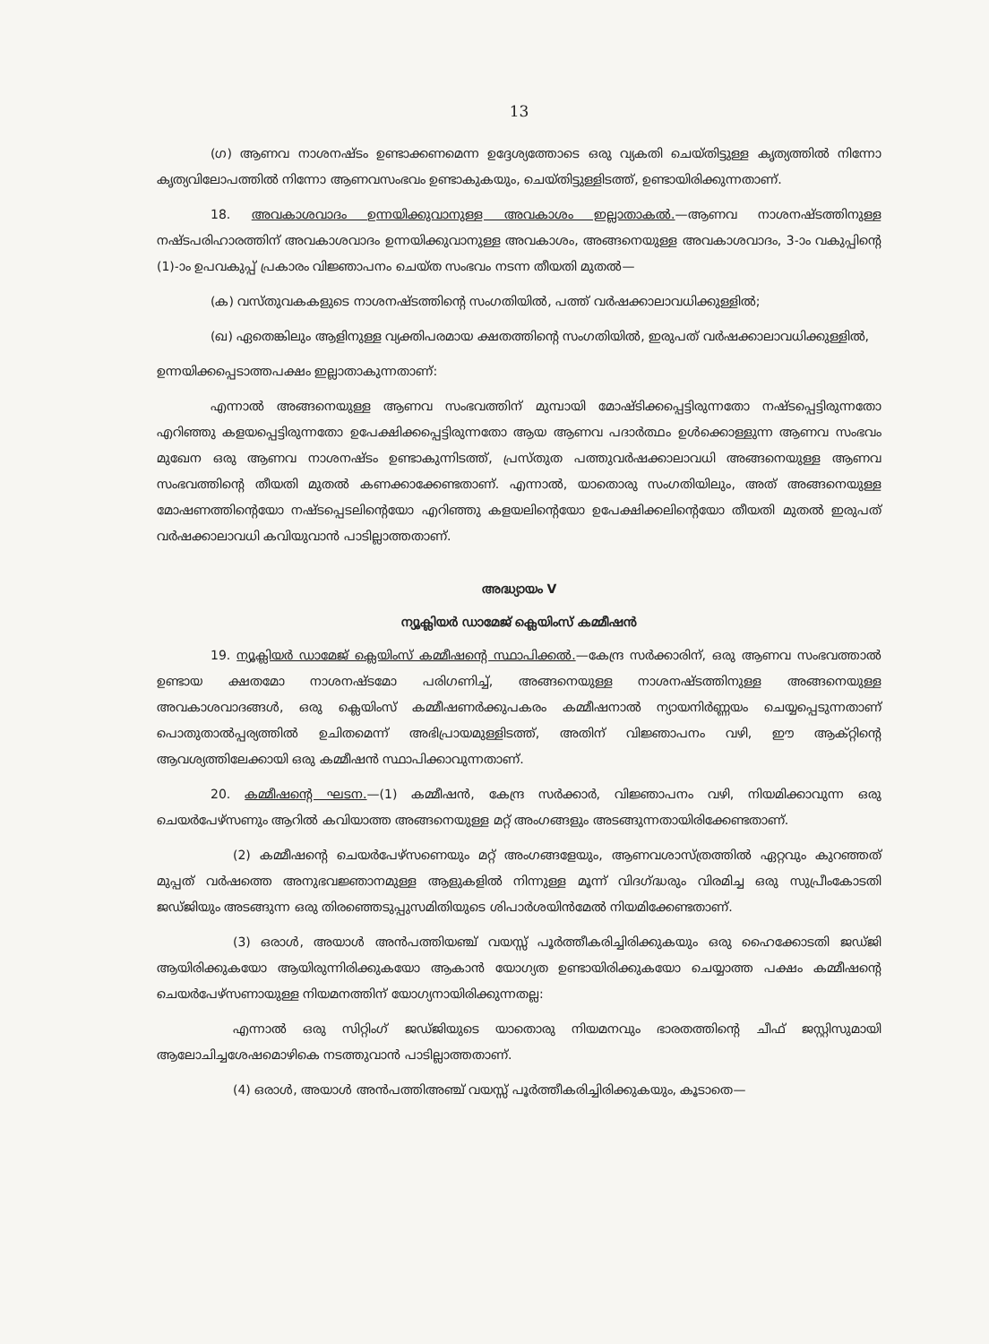13
(ഗ) ആണവ നാശനഷ്ടം ഉണ്ടാക്കണമെന്ന ഉദ്ദേശ്യത്തോടെ ഒരു വ്യകതി ചെയ്തിട്ടുള്ള കൃത്യത്തിൽ നിന്നോ കൃത്യവിലോപത്തിൽ നിന്നോ ആണവസംഭവം ഉണ്ടാകുകയും, ചെയ്തിട്ടുള്ളിടത്ത്, ഉണ്ടായിരിക്കുന്നതാണ്.
18. അവകാശവാദം ഉന്നയിക്കുവാനുള്ള അവകാശം ഇല്ലാതാകൽ.—ആണവ നാശനഷ്ടത്തിനുള്ള നഷ്ടപരിഹാരത്തിന് അവകാശവാദം ഉന്നയിക്കുവാനുള്ള അവകാശം, അങ്ങനെയുള്ള അവകാശവാദം, 3-ാം വകുപ്പിന്റെ (1)-ാം ഉപവകുപ്പ് പ്രകാരം വിജ്ഞാപനം ചെയ്ത സംഭവം നടന്ന തീയതി മുതൽ—
(ക) വസ്തുവകകളുടെ നാശനഷ്ടത്തിന്റെ സംഗതിയിൽ, പത്ത് വർഷക്കാലാവധിക്കുള്ളിൽ;
(ഖ) ഏതെങ്കിലും ആളിനുള്ള വ്യക്തിപരമായ ക്ഷതത്തിന്റെ സംഗതിയിൽ, ഇരുപത് വർഷക്കാലാവധിക്കുള്ളിൽ,
ഉന്നയിക്കപ്പെടാത്തപക്ഷം ഇല്ലാതാകുന്നതാണ്:
എന്നാൽ അങ്ങനെയുള്ള ആണവ സംഭവത്തിന് മുമ്പായി മോഷ്ടിക്കപ്പെട്ടിരുന്നതോ നഷ്ടപ്പെട്ടിരുന്നതോ എറിഞ്ഞു കളയപ്പെട്ടിരുന്നതോ ഉപേക്ഷിക്കപ്പെട്ടിരുന്നതോ ആയ ആണവ പദാർത്ഥം ഉൾക്കൊള്ളുന്ന ആണവ സംഭവം മുഖേന ഒരു ആണവ നാശനഷ്ടം ഉണ്ടാകുന്നിടത്ത്, പ്രസ്തുത പത്തുവർഷക്കാലാവധി അങ്ങനെയുള്ള ആണവ സംഭവത്തിന്റെ തീയതി മുതൽ കണക്കാക്കേണ്ടതാണ്. എന്നാൽ, യാതൊരു സംഗതിയിലും, അത് അങ്ങനെയുള്ള മോഷണത്തിന്റെയോ നഷ്ടപ്പെടലിന്റെയോ എറിഞ്ഞു കളയലിന്റെയോ ഉപേക്ഷിക്കലിന്റെയോ തീയതി മുതൽ ഇരുപത് വർഷക്കാലാവധി കവിയുവാൻ പാടില്ലാത്തതാണ്.
അദ്ധ്യായം V
ന്യൂക്ലിയർ ഡാമേജ് ക്ലെയിംസ് കമ്മീഷൻ
19. ന്യൂക്ലിയർ ഡാമേജ് ക്ലെയിംസ് കമ്മീഷന്റെ സ്ഥാപിക്കൽ.—കേന്ദ്ര സർക്കാരിന്, ഒരു ആണവ സംഭവത്താൽ ഉണ്ടായ ക്ഷതമോ നാശനഷ്ടമോ പരിഗണിച്ച്, അങ്ങനെയുള്ള നാശനഷ്ടത്തിനുള്ള അങ്ങനെയുള്ള അവകാശവാദങ്ങൾ, ഒരു ക്ലെയിംസ് കമ്മീഷണർക്കുപകരം കമ്മീഷനാൽ ന്യായനിർണ്ണയം ചെയ്യപ്പെടുന്നതാണ് പൊതുതാൽപ്പര്യത്തിൽ ഉചിതമെന്ന് അഭിപ്രായമുള്ളിടത്ത്, അതിന് വിജ്ഞാപനം വഴി, ഈ ആക്റ്റിന്റെ ആവശ്യത്തിലേക്കായി ഒരു കമ്മീഷൻ സ്ഥാപിക്കാവുന്നതാണ്.
20. കമ്മീഷന്റെ ഘടന.—(1) കമ്മീഷൻ, കേന്ദ്ര സർക്കാർ, വിജ്ഞാപനം വഴി, നിയമിക്കാവുന്ന ഒരു ചെയർപേഴ്സണും ആറിൽ കവിയാത്ത അങ്ങനെയുള്ള മറ്റ് അംഗങ്ങളും അടങ്ങുന്നതായിരിക്കേണ്ടതാണ്.
(2) കമ്മീഷന്റെ ചെയർപേഴ്സണെയും മറ്റ് അംഗങ്ങളേയും, ആണവശാസ്ത്രത്തിൽ ഏറ്റവും കുറഞ്ഞത് മുപ്പത് വർഷത്തെ അനുഭവജ്ഞാനമുള്ള ആളുകളിൽ നിന്നുള്ള മൂന്ന് വിദഗ്ദ്ധരും വിരമിച്ച ഒരു സുപ്രീംകോടതി ജഡ്ജിയും അടങ്ങുന്ന ഒരു തിരഞ്ഞെടുപ്പുസമിതിയുടെ ശിപാർശയിൻമേൽ നിയമിക്കേണ്ടതാണ്.
(3) ഒരാൾ, അയാൾ അൻപത്തിയഞ്ച് വയസ്സ് പൂർത്തീകരിച്ചിരിക്കുകയും ഒരു ഹൈക്കോടതി ജഡ്ജി ആയിരിക്കുകയോ ആയിരുന്നിരിക്കുകയോ ആകാൻ യോഗ്യത ഉണ്ടായിരിക്കുകയോ ചെയ്യാത്ത പക്ഷം കമ്മീഷന്റെ ചെയർപേഴ്സണായുള്ള നിയമനത്തിന് യോഗ്യനായിരിക്കുന്നതല്ല:
എന്നാൽ ഒരു സിറ്റിംഗ് ജഡ്ജിയുടെ യാതൊരു നിയമനവും ഭാരതത്തിന്റെ ചീഫ് ജസ്റ്റിസുമായി ആലോചിച്ചശേഷമൊഴികെ നടത്തുവാൻ പാടില്ലാത്തതാണ്.
(4) ഒരാൾ, അയാൾ അൻപത്തിഅഞ്ച് വയസ്സ് പൂർത്തീകരിച്ചിരിക്കുകയും, കൂടാതെ—